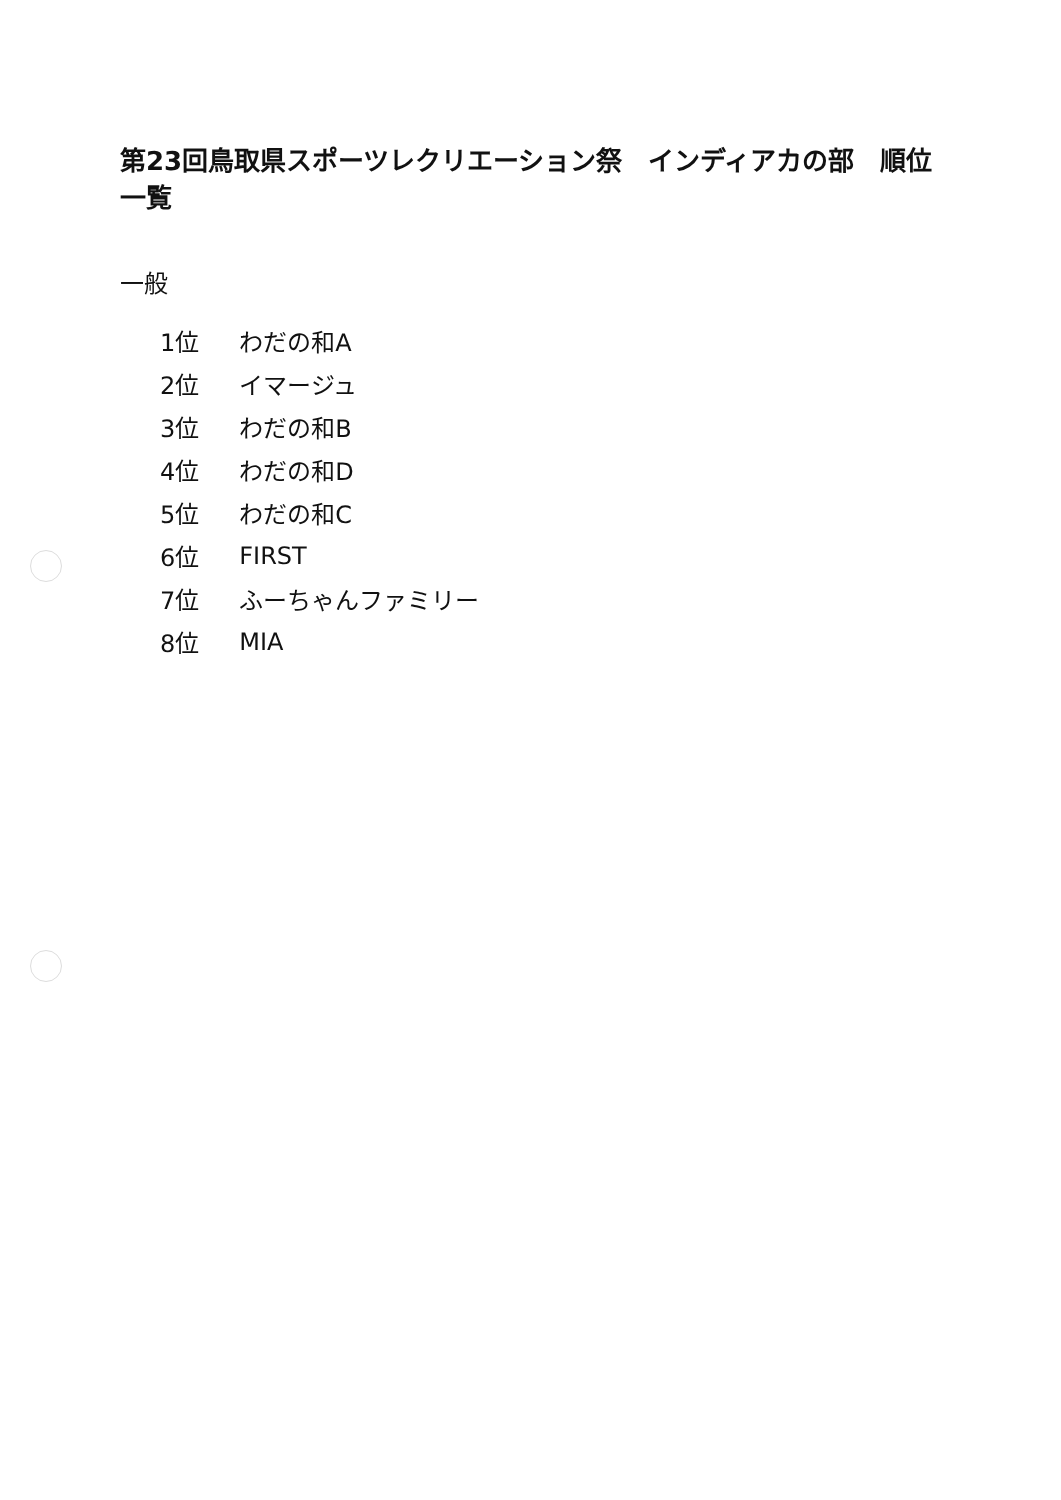第23回鳥取県スポーツレクリエーション祭　インディアカの部　順位一覧
一般
| 1位 | わだの和A |
| 2位 | イマージュ |
| 3位 | わだの和B |
| 4位 | わだの和D |
| 5位 | わだの和C |
| 6位 | FIRST |
| 7位 | ふーちゃんファミリー |
| 8位 | MIA |